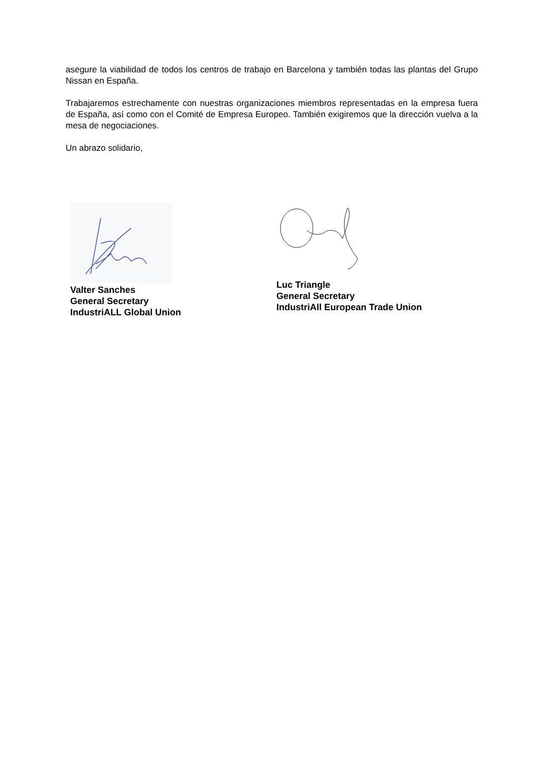asegure la viabilidad de todos los centros de trabajo en Barcelona y también todas las plantas del Grupo Nissan en España.
Trabajaremos estrechamente con nuestras organizaciones miembros representadas en la empresa fuera de España, así como con el Comité de Empresa Europeo. También exigiremos que la dirección vuelva a la mesa de negociaciones.
Un abrazo solidario,
Valter Sanches
General Secretary
IndustriALL Global Union
Luc Triangle
General Secretary
IndustriAll European Trade Union